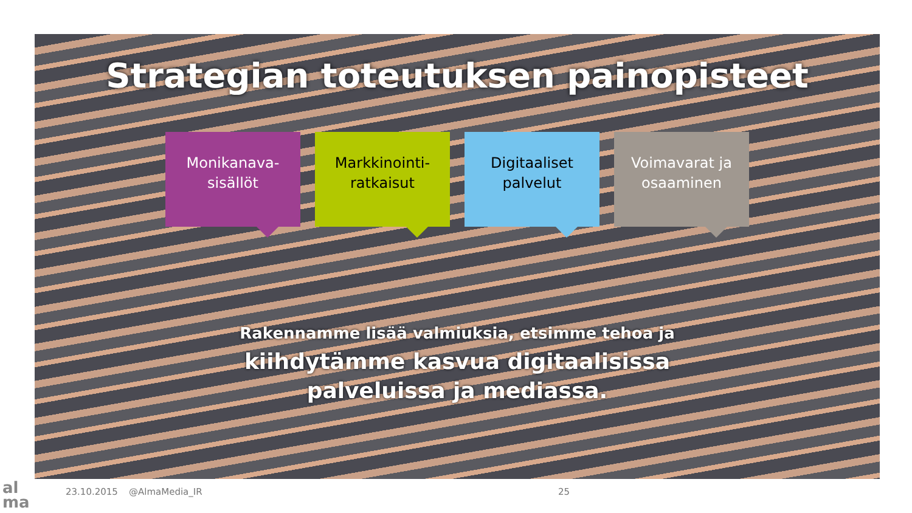Strategian toteutuksen painopisteet
Monikanava-
sisällöt
Markkinointi-
ratkaisut
Digitaaliset
palvelut
Voimavarat ja
osaaminen
Rakennamme lisää valmiuksia, etsimme tehoa ja
kiihdytämme kasvua digitaalisissa
palveluissa ja mediassa.
al
ma
23.10.2015 @AlmaMedia_IR 25